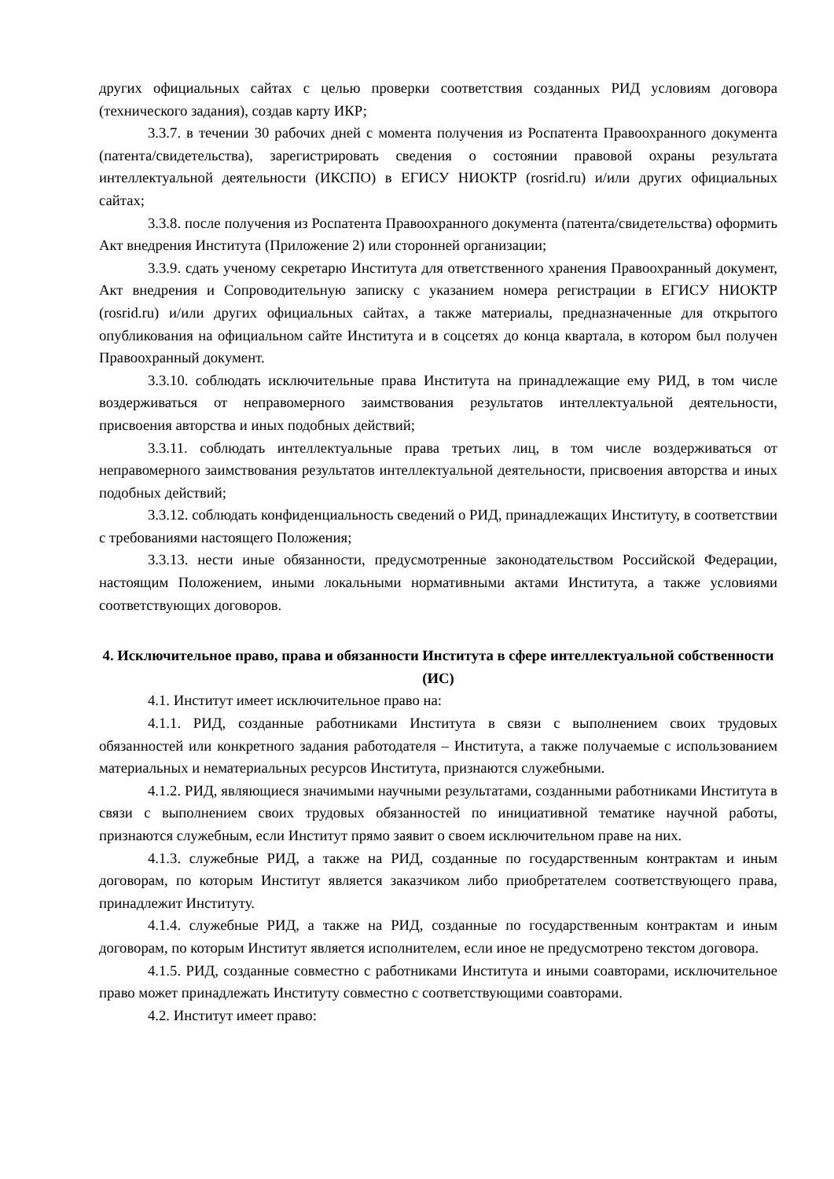других официальных сайтах с целью проверки соответствия созданных РИД условиям договора (технического задания), создав карту ИКР;
3.3.7. в течении 30 рабочих дней с момента получения из Роспатента Правоохранного документа (патента/свидетельства), зарегистрировать сведения о состоянии правовой охраны результата интеллектуальной деятельности (ИКСПО) в ЕГИСУ НИОКТР (rosrid.ru) и/или других официальных сайтах;
3.3.8. после получения из Роспатента Правоохранного документа (патента/свидетельства) оформить Акт внедрения Института (Приложение 2) или сторонней организации;
3.3.9. сдать ученому секретарю Института для ответственного хранения Правоохранный документ, Акт внедрения и Сопроводительную записку с указанием номера регистрации в ЕГИСУ НИОКТР (rosrid.ru) и/или других официальных сайтах, а также материалы, предназначенные для открытого опубликования на официальном сайте Института и в соцсетях до конца квартала, в котором был получен Правоохранный документ.
3.3.10. соблюдать исключительные права Института на принадлежащие ему РИД, в том числе воздерживаться от неправомерного заимствования результатов интеллектуальной деятельности, присвоения авторства и иных подобных действий;
3.3.11. соблюдать интеллектуальные права третьих лиц, в том числе воздерживаться от неправомерного заимствования результатов интеллектуальной деятельности, присвоения авторства и иных подобных действий;
3.3.12. соблюдать конфиденциальность сведений о РИД, принадлежащих Институту, в соответствии с требованиями настоящего Положения;
3.3.13. нести иные обязанности, предусмотренные законодательством Российской Федерации, настоящим Положением, иными локальными нормативными актами Института, а также условиями соответствующих договоров.
4. Исключительное право, права и обязанности Института в сфере интеллектуальной собственности (ИС)
4.1. Институт имеет исключительное право на:
4.1.1. РИД, созданные работниками Института в связи с выполнением своих трудовых обязанностей или конкретного задания работодателя – Института, а также получаемые с использованием материальных и нематериальных ресурсов Института, признаются служебными.
4.1.2. РИД, являющиеся значимыми научными результатами, созданными работниками Института в связи с выполнением своих трудовых обязанностей по инициативной тематике научной работы, признаются служебным, если Институт прямо заявит о своем исключительном праве на них.
4.1.3. служебные РИД, а также на РИД, созданные по государственным контрактам и иным договорам, по которым Институт является заказчиком либо приобретателем соответствующего права, принадлежит Институту.
4.1.4. служебные РИД, а также на РИД, созданные по государственным контрактам и иным договорам, по которым Институт является исполнителем, если иное не предусмотрено текстом договора.
4.1.5. РИД, созданные совместно с работниками Института и иными соавторами, исключительное право может принадлежать Институту совместно с соответствующими соавторами.
4.2. Институт имеет право: